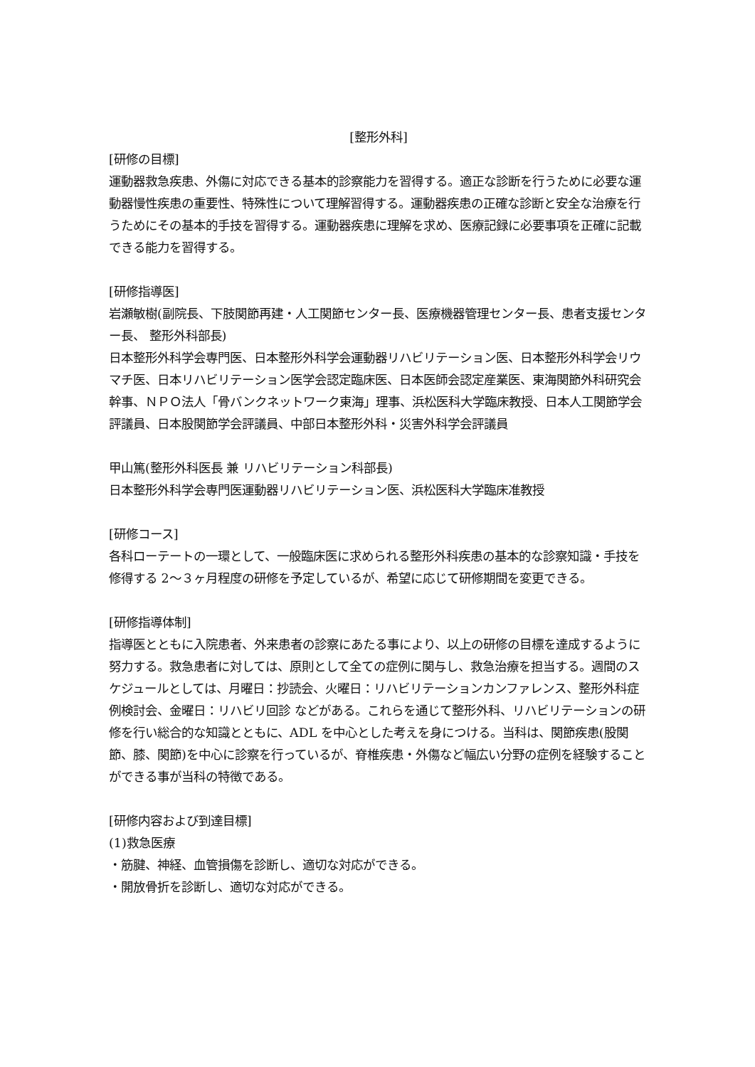[整形外科]
[研修の目標]
運動器救急疾患、外傷に対応できる基本的診察能力を習得する。適正な診断を行うために必要な運動器慢性疾患の重要性、特殊性について理解習得する。運動器疾患の正確な診断と安全な治療を行うためにその基本的手技を習得する。運動器疾患に理解を求め、医療記録に必要事項を正確に記載できる能力を習得する。
[研修指導医]
岩瀬敏樹(副院長、下肢関節再建・人工関節センター長、医療機器管理センター長、患者支援センター長、 整形外科部長)
日本整形外科学会専門医、日本整形外科学会運動器リハビリテーション医、日本整形外科学会リウマチ医、日本リハビリテーション医学会認定臨床医、日本医師会認定産業医、東海関節外科研究会幹事、ＮＰＯ法人「骨バンクネットワーク東海」理事、浜松医科大学臨床教授、日本人工関節学会評議員、日本股関節学会評議員、中部日本整形外科・災害外科学会評議員
甲山篤(整形外科医長 兼 リハビリテーション科部長)
日本整形外科学会専門医運動器リハビリテーション医、浜松医科大学臨床准教授
[研修コース]
各科ローテートの一環として、一般臨床医に求められる整形外科疾患の基本的な診察知識・手技を修得する 2～３ヶ月程度の研修を予定しているが、希望に応じて研修期間を変更できる。
[研修指導体制]
指導医とともに入院患者、外来患者の診察にあたる事により、以上の研修の目標を達成するように努力する。救急患者に対しては、原則として全ての症例に関与し、救急治療を担当する。週間のスケジュールとしては、月曜日：抄読会、火曜日：リハビリテーションカンファレンス、整形外科症例検討会、金曜日：リハビリ回診 などがある。これらを通じて整形外科、リハビリテーションの研修を行い総合的な知識とともに、ADL を中心とした考えを身につける。当科は、関節疾患(股関節、膝、関節)を中心に診察を行っているが、脊椎疾患・外傷など幅広い分野の症例を経験することができる事が当科の特徴である。
[研修内容および到達目標]
(1)救急医療
・筋腱、神経、血管損傷を診断し、適切な対応ができる。
・開放骨折を診断し、適切な対応ができる。